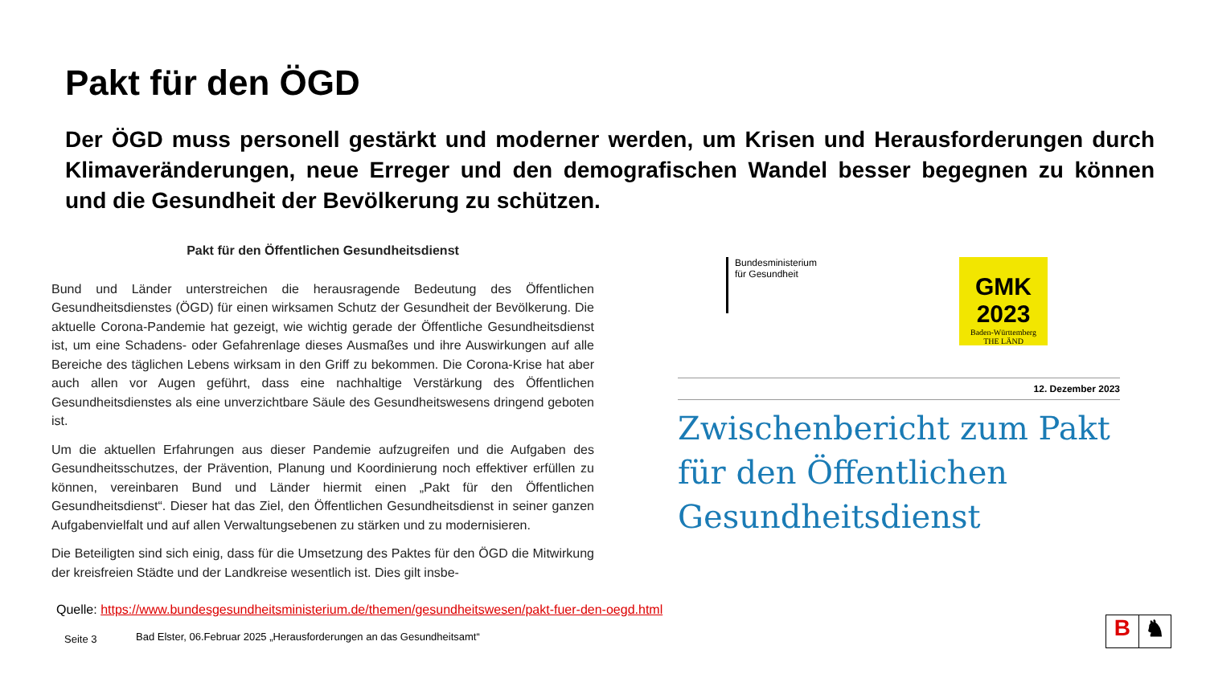Pakt für den ÖGD
Der ÖGD muss personell gestärkt und moderner werden, um Krisen und Herausforderungen durch Klimaveränderungen, neue Erreger und den demografischen Wandel besser begegnen zu können und die Gesundheit der Bevölkerung zu schützen.
Pakt für den Öffentlichen Gesundheitsdienst
Bund und Länder unterstreichen die herausragende Bedeutung des Öffentlichen Gesundheitsdienstes (ÖGD) für einen wirksamen Schutz der Gesundheit der Bevölkerung. Die aktuelle Corona-Pandemie hat gezeigt, wie wichtig gerade der Öffentliche Gesundheitsdienst ist, um eine Schadens- oder Gefahrenlage dieses Ausmaßes und ihre Auswirkungen auf alle Bereiche des täglichen Lebens wirksam in den Griff zu bekommen. Die Corona-Krise hat aber auch allen vor Augen geführt, dass eine nachhaltige Verstärkung des Öffentlichen Gesundheitsdienstes als eine unverzichtbare Säule des Gesundheitswesens dringend geboten ist.
Um die aktuellen Erfahrungen aus dieser Pandemie aufzugreifen und die Aufgaben des Gesundheitsschutzes, der Prävention, Planung und Koordinierung noch effektiver erfüllen zu können, vereinbaren Bund und Länder hiermit einen „Pakt für den Öffentlichen Gesundheitsdienst“. Dieser hat das Ziel, den Öffentlichen Gesundheitsdienst in seiner ganzen Aufgabenvielfalt und auf allen Verwaltungsebenen zu stärken und zu modernisieren.
Die Beteiligten sind sich einig, dass für die Umsetzung des Paktes für den ÖGD die Mitwirkung der kreisfreien Städte und der Landkreise wesentlich ist. Dies gilt insbe-
Bundesministerium
für Gesundheit
GMK 2023
Baden-Württemberg
THE LÄND
12. Dezember 2023
Zwischenbericht zum Pakt für den Öffentlichen Gesundheitsdienst
Quelle: https://www.bundesgesundheitsministerium.de/themen/gesundheitswesen/pakt-fuer-den-oegd.html
Seite 3
Bad Elster, 06.Februar 2025 „Herausforderungen an das Gesundheitsamt“
B ♞